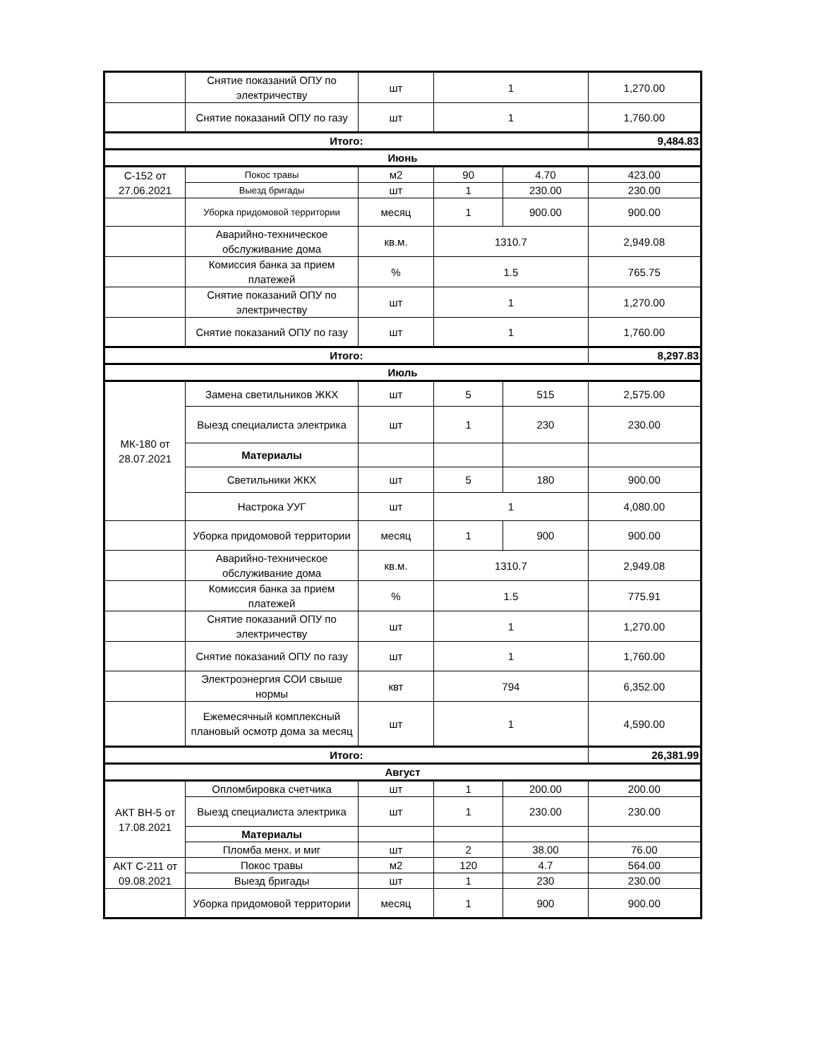| | Снятие показаний ОПУ по электричеству | шт | 1 | | 1,270.00 |
| | Снятие показаний ОПУ по газу | шт | 1 | | 1,760.00 |
| Итого: | | | | | 9,484.83 |
| Июнь | | | | | |
| С-152 от 27.06.2021 | Покос травы | м2 | 90 | 4.70 | 423.00 |
| | Выезд бригады | шт | 1 | 230.00 | 230.00 |
| | Уборка придомовой территории | месяц | 1 | 900.00 | 900.00 |
| | Аварийно-техническое обслуживание дома | кв.м. | 1310.7 | | 2,949.08 |
| | Комиссия банка за прием платежей | % | 1.5 | | 765.75 |
| | Снятие показаний ОПУ по электричеству | шт | 1 | | 1,270.00 |
| | Снятие показаний ОПУ по газу | шт | 1 | | 1,760.00 |
| Итого: | | | | | 8,297.83 |
| Июль | | | | | |
| МК-180 от 28.07.2021 | Замена светильников ЖКХ | шт | 5 | 515 | 2,575.00 |
| | Выезд специалиста электрика | шт | 1 | 230 | 230.00 |
| | Материалы | | | | |
| | Светильники ЖКХ | шт | 5 | 180 | 900.00 |
| | Настрока УУГ | шт | 1 | | 4,080.00 |
| | Уборка придомовой территории | месяц | 1 | 900 | 900.00 |
| | Аварийно-техническое обслуживание дома | кв.м. | 1310.7 | | 2,949.08 |
| | Комиссия банка за прием платежей | % | 1.5 | | 775.91 |
| | Снятие показаний ОПУ по электричеству | шт | 1 | | 1,270.00 |
| | Снятие показаний ОПУ по газу | шт | 1 | | 1,760.00 |
| | Электроэнергия СОИ свыше нормы | квт | 794 | | 6,352.00 |
| | Ежемесячный комплексный плановый осмотр дома за месяц | шт | 1 | | 4,590.00 |
| Итого: | | | | | 26,381.99 |
| Август | | | | | |
| АКТ ВН-5 от 17.08.2021 | Опломбировка счетчика | шт | 1 | 200.00 | 200.00 |
| | Выезд специалиста электрика | шт | 1 | 230.00 | 230.00 |
| | Материалы | | | | |
| | Пломба менх. и миг | шт | 2 | 38.00 | 76.00 |
| АКТ С-211 от 09.08.2021 | Покос травы | м2 | 120 | 4.7 | 564.00 |
| | Выезд бригады | шт | 1 | 230 | 230.00 |
| | Уборка придомовой территории | месяц | 1 | 900 | 900.00 |